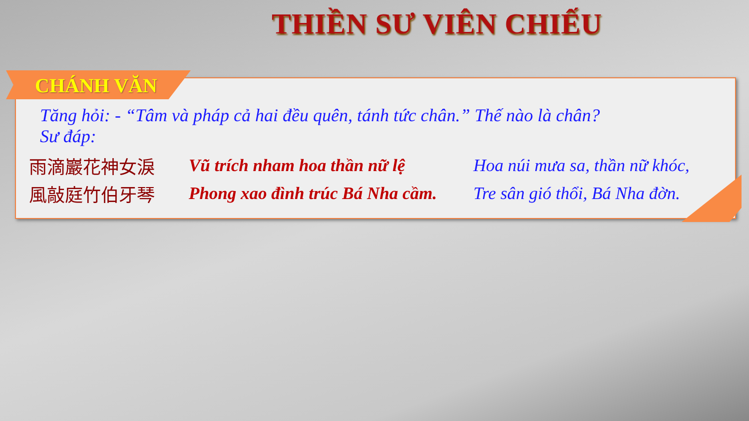THIỀN SƯ VIÊN CHIẾU
CHÁNH VĂN
Tăng hỏi: - “Tâm và pháp cả hai đều quên, tánh tức chân.” Thế nào là chân?
Sư đáp:
雨滴巖花神女淚 Vũ trích nham hoa thần nữ lệ Hoa núi mưa sa, thần nữ khóc,
風敲庭竹伯牙琴 Phong xao đình trúc Bá Nha cầm. Tre sân gió thổi, Bá Nha đờn.